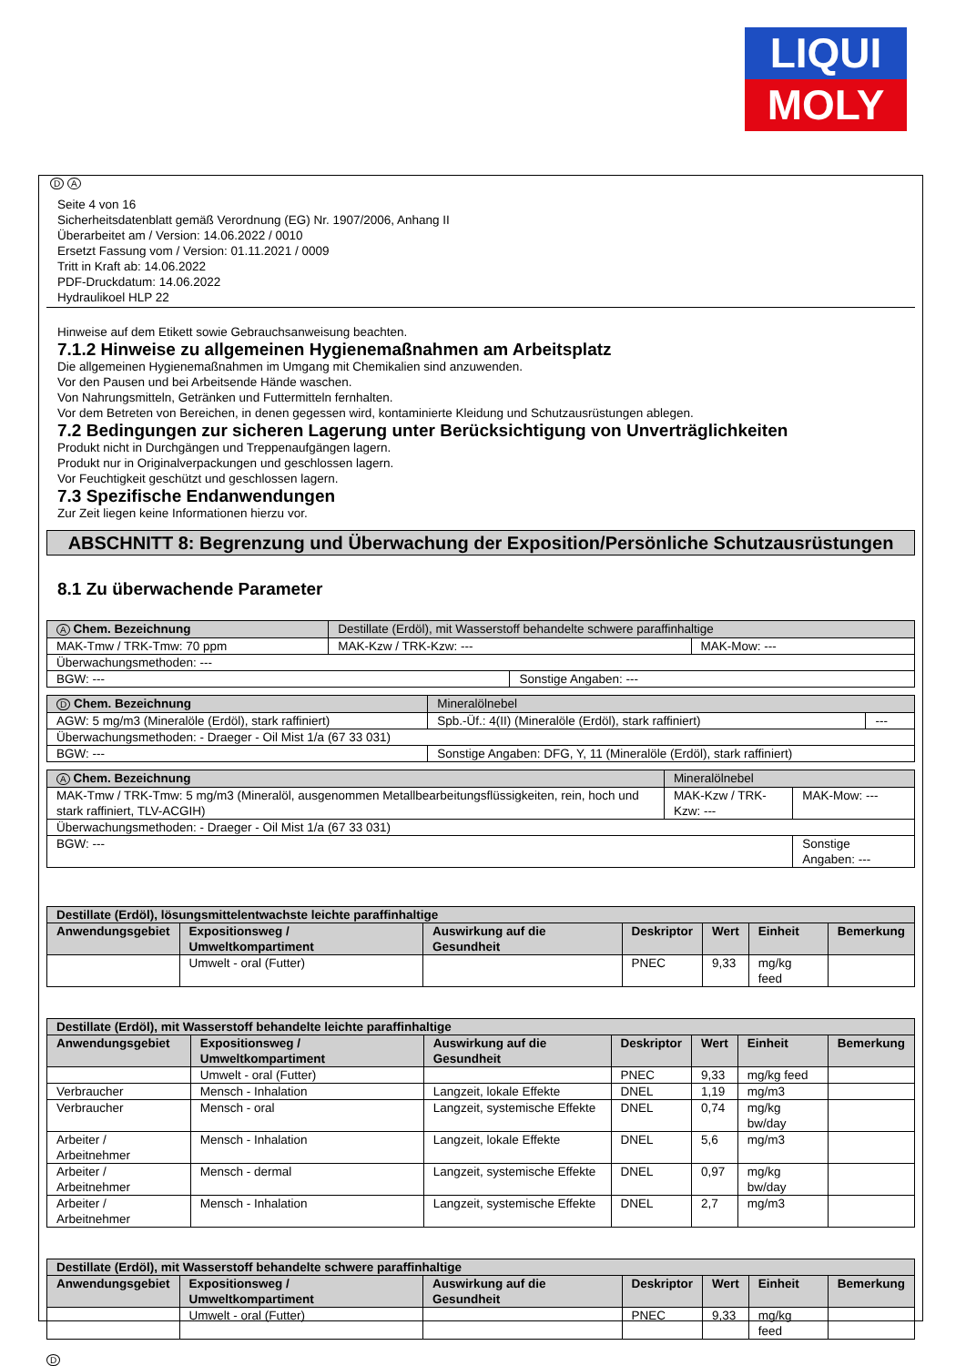LIQUI
MOLY
D A
Seite 4 von 16
Sicherheitsdatenblatt gemäß Verordnung (EG) Nr. 1907/2006, Anhang II
Überarbeitet am / Version: 14.06.2022 / 0010
Ersetzt Fassung vom / Version: 01.11.2021 / 0009
Tritt in Kraft ab: 14.06.2022
PDF-Druckdatum: 14.06.2022
Hydraulikoel HLP 22
Hinweise auf dem Etikett sowie Gebrauchsanweisung beachten.
7.1.2 Hinweise zu allgemeinen Hygienemaßnahmen am Arbeitsplatz
Die allgemeinen Hygienemaßnahmen im Umgang mit Chemikalien sind anzuwenden.
Vor den Pausen und bei Arbeitsende Hände waschen.
Von Nahrungsmitteln, Getränken und Futtermitteln fernhalten.
Vor dem Betreten von Bereichen, in denen gegessen wird, kontaminierte Kleidung und Schutzausrüstungen ablegen.
7.2 Bedingungen zur sicheren Lagerung unter Berücksichtigung von Unverträglichkeiten
Produkt nicht in Durchgängen und Treppenaufgängen lagern.
Produkt nur in Originalverpackungen und geschlossen lagern.
Vor Feuchtigkeit geschützt und geschlossen lagern.
7.3 Spezifische Endanwendungen
Zur Zeit liegen keine Informationen hierzu vor.
ABSCHNITT 8: Begrenzung und Überwachung der Exposition/Persönliche Schutzausrüstungen
8.1 Zu überwachende Parameter
| A Chem. Bezeichnung | Destillate (Erdöl), mit Wasserstoff behandelte schwere paraffinhaltige | | |
| MAK-Tmw / TRK-Tmw: 70 ppm | MAK-Kzw / TRK-Kzw: --- | | MAK-Mow: --- |
| Überwachungsmethoden: --- | | | |
| BGW: --- | | Sonstige Angaben: --- | |
| D Chem. Bezeichnung | Mineralölnebel | | |
| AGW: 5 mg/m3 (Mineralöle (Erdöl), stark raffiniert) | | Spb.-Üf.: 4(II) (Mineralöle (Erdöl), stark raffiniert) | --- |
| Überwachungsmethoden: - Draeger - Oil Mist 1/a (67 33 031) | | | |
| BGW: --- | | Sonstige Angaben: DFG, Y, 11 (Mineralöle (Erdöl), stark raffiniert) | |
| A Chem. Bezeichnung | Mineralölnebel | | |
| MAK-Tmw / TRK-Tmw: 5 mg/m3 (Mineralöl, ausgenommen Metallbearbeitungsflüssigkeiten, rein, hoch und stark raffiniert, TLV-ACGIH) | | MAK-Kzw / TRK-Kzw: --- | MAK-Mow: --- |
| Überwachungsmethoden: - Draeger - Oil Mist 1/a (67 33 031) | | | |
| BGW: --- | | | Sonstige Angaben: --- |
| Destillate (Erdöl), lösungsmittelentwachste leichte paraffinhaltige | | | | | | |
| --- | --- | --- | --- | --- | --- | --- |
| Anwendungsgebiet | Expositionsweg / Umweltkompartiment | Auswirkung auf die Gesundheit | Deskriptor | Wert | Einheit | Bemerkung |
| | Umwelt - oral (Futter) | | PNEC | 9,33 | mg/kg feed | |
| Destillate (Erdöl), mit Wasserstoff behandelte leichte paraffinhaltige | | | | | | |
| --- | --- | --- | --- | --- | --- | --- |
| Anwendungsgebiet | Expositionsweg / Umweltkompartiment | Auswirkung auf die Gesundheit | Deskriptor | Wert | Einheit | Bemerkung |
| | Umwelt - oral (Futter) | | PNEC | 9,33 | mg/kg feed | |
| Verbraucher | Mensch - Inhalation | Langzeit, lokale Effekte | DNEL | 1,19 | mg/m3 | |
| Verbraucher | Mensch - oral | Langzeit, systemische Effekte | DNEL | 0,74 | mg/kg bw/day | |
| Arbeiter / Arbeitnehmer | Mensch - Inhalation | Langzeit, lokale Effekte | DNEL | 5,6 | mg/m3 | |
| Arbeiter / Arbeitnehmer | Mensch - dermal | Langzeit, systemische Effekte | DNEL | 0,97 | mg/kg bw/day | |
| Arbeiter / Arbeitnehmer | Mensch - Inhalation | Langzeit, systemische Effekte | DNEL | 2,7 | mg/m3 | |
| Destillate (Erdöl), mit Wasserstoff behandelte schwere paraffinhaltige | | | | | | |
| --- | --- | --- | --- | --- | --- | --- |
| Anwendungsgebiet | Expositionsweg / Umweltkompartiment | Auswirkung auf die Gesundheit | Deskriptor | Wert | Einheit | Bemerkung |
| | Umwelt - oral (Futter) | | PNEC | 9,33 | mg/kg feed | |
D